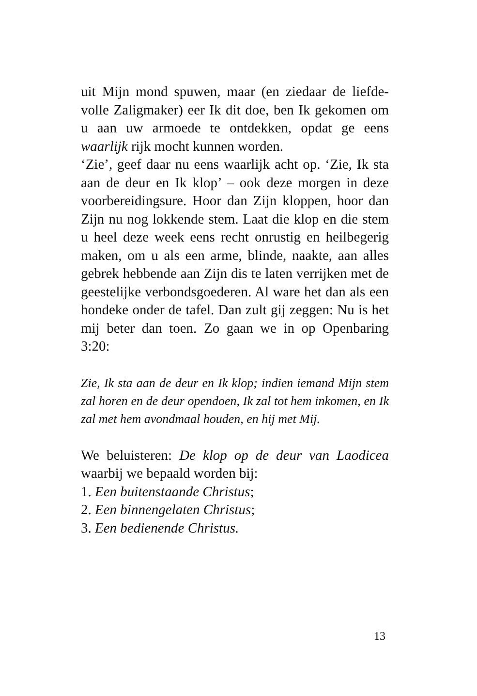uit Mijn mond spuwen, maar (en ziedaar de liefde­volle Zaligmaker) eer Ik dit doe, ben Ik gekomen om u aan uw armoede te ontdekken, opdat ge eens waarlijk rijk mocht kunnen worden.
‘Zie’, geef daar nu eens waarlijk acht op. ‘Zie, Ik sta aan de deur en Ik klop’ – ook deze morgen in deze voorbereidingsure. Hoor dan Zijn kloppen, hoor dan Zijn nu nog lokkende stem. Laat die klop en die stem u heel deze week eens recht onrustig en heilbegerig maken, om u als een arme, blinde, naakte, aan alles gebrek hebbende aan Zijn dis te laten verrijken met de geestelijke verbondsgoede­ren. Al ware het dan als een hondeke onder de tafel. Dan zult gij zeggen: Nu is het mij beter dan toen. Zo gaan we in op Openbaring 3:20:
Zie, Ik sta aan de deur en Ik klop; indien iemand Mijn stem zal horen en de deur opendoen, Ik zal tot hem inkomen, en Ik zal met hem avondmaal houden, en hij met Mij.
We beluisteren: De klop op de deur van Laodicea waarbij we bepaald worden bij:
1. Een buitenstaande Christus;
2. Een binnengelaten Christus;
3. Een bedienende Christus.
13